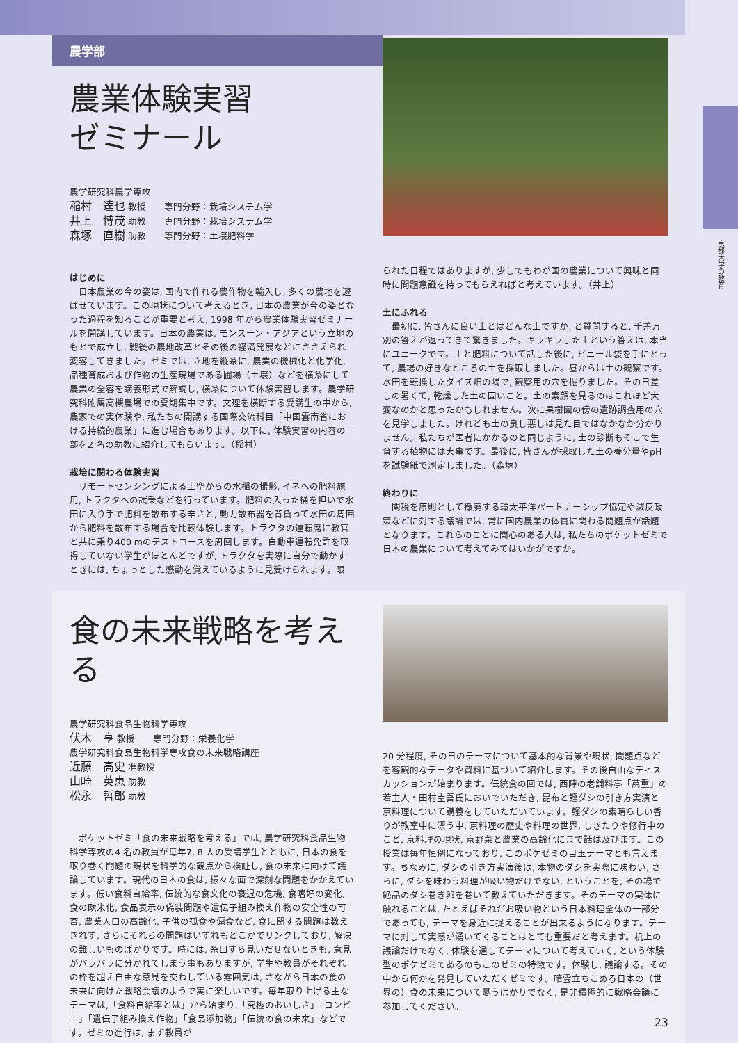京都大学の教育
農学部
農業体験実習
ゼミナール
農学研究科農学専攻
稲村　達也 教授　　専門分野：栽培システム学
井上　博茂 助教　　専門分野：栽培システム学
森塚　直樹 助教　　専門分野：土壌肥料学
はじめに
日本農業の今の姿は, 国内で作れる農作物を輸入し, 多くの農地を遊ばせています。この現状について考えるとき, 日本の農業が今の姿となった過程を知ることが重要と考え, 1998 年から農業体験実習ゼミナールを開講しています。日本の農業は, モンスーン・アジアという立地のもとで成立し, 戦後の農地改革とその後の経済発展などにささえられ変容してきました。ゼミでは, 立地を縦糸に, 農業の機械化と化学化, 品種育成および作物の生産現場である圃場（土壌）などを横糸にして農業の全容を講義形式で解説し, 横糸について体験実習します。農学研究科附属高槻農場での夏期集中です。文理を横断する受講生の中から, 農家での実体験や, 私たちの開講する国際交流科目「中国雲南省における持続的農業」に進む場合もあります。以下に, 体験実習の内容の一部を2 名の助教に紹介してもらいます。（稲村）
栽培に関わる体験実習
リモートセンシングによる上空からの水稲の撮影, イネへの肥料施用, トラクタへの試乗などを行っています。肥料の入った桶を担いで水田に入り手で肥料を散布する辛さと, 動力散布器を背負って水田の周囲から肥料を散布する場合を比較体験します。トラクタの運転席に教官と共に乗り400 mのテストコースを周回します。自動車運転免許を取得していない学生がほとんどですが, トラクタを実際に自分で動かすときには, ちょっとした感動を覚えているように見受けられます。限
られた日程ではありますが, 少しでもわが国の農業について興味と同時に問題意識を持ってもらえればと考えています。（井上）
土にふれる
最初に, 皆さんに良い土とはどんな土ですか, と質問すると, 千差万別の答えが返ってきて驚きました。キラキラした土という答えは, 本当にユニークです。土と肥料について話した後に, ビニール袋を手にとって, 農場の好きなところの土を採取しました。昼からは土の観察です。水田を転換したダイズ畑の隅で, 観察用の穴を掘りました。その日差しの暑くて, 乾燥した土の固いこと。土の素顔を見るのはこれほど大変なのかと思ったかもしれません。次に果樹園の傍の遺跡調査用の穴を見学しました。けれども土の良し悪しは見た目ではなかなか分かりません。私たちが医者にかかるのと同じように, 土の診断もそこで生育する植物には大事です。最後に, 皆さんが採取した土の養分量やpH を試験紙で測定しました。（森塚）
終わりに
関税を原則として撤廃する環太平洋パートナーシップ協定や減反政策などに対する議論では, 常に国内農業の体質に関わる問題点が話題となります。これらのことに関心のある人は, 私たちのポケットゼミで日本の農業について考えてみてはいかがですか。
食の未来戦略を考える
農学研究科食品生物科学専攻
伏木　亨 教授　　専門分野：栄養化学
農学研究科食品生物科学専攻食の未来戦略講座
近藤　高史 准教授
山崎　英恵 助教
松永　哲郎 助教
ポケットゼミ「食の未来戦略を考える」では, 農学研究科食品生物科学専攻の4 名の教員が毎年7, 8 人の受講学生とともに, 日本の食を取り巻く問題の現状を科学的な観点から検証し, 食の未来に向けて議論しています。現代の日本の食は, 様々な面で深刻な問題をかかえています。低い食料自給率, 伝統的な食文化の衰退の危機, 食嗜好の変化, 食の欧米化, 食品表示の偽装問題や遺伝子組み換え作物の安全性の可否, 農業人口の高齢化, 子供の孤食や偏食など, 食に関する問題は数えきれず, さらにそれらの問題はいずれもどこかでリンクしており, 解決の難しいものばかりです。時には, 糸口すら見いだせないときも, 意見がバラバラに分かれてしまう事もありますが, 学生や教員がそれぞれの枠を超え自由な意見を交わしている雰囲気は, さながら日本の食の未来に向けた戦略会議のようで実に楽しいです。毎年取り上げる主なテーマは,「食料自給率とは」から始まり,「究極のおいしさ」「コンビニ」「遺伝子組み換え作物」「食品添加物」「伝統の食の未来」などです。ゼミの進行は, まず教員が
20 分程度, その日のテーマについて基本的な背景や現状, 問題点などを客観的なデータや資料に基づいて紹介します。その後自由なディスカッションが始まります。伝統食の回では, 西陣の老舗料亭「萬重」の若主人・田村圭吾氏においでいただき, 昆布と鰹ダシの引き方実演と京料理について講義をしていただいています。鰹ダシの素晴らしい香りが教室中に漂う中, 京料理の歴史や料理の世界, しきたりや修行中のこと, 京料理の現状, 京野菜と農業の高齢化にまで話は及びます。この授業は毎年恒例になっており, このポケゼミの目玉テーマとも言えます。ちなみに, ダシの引き方実演後は, 本物のダシを実際に味わい, さらに, ダシを味わう料理が吸い物だけでない, ということを, その場で絶品のダシ巻き卵を巻いて教えていただきます。そのテーマの実体に触れることは, たとえばそれがお吸い物という日本料理全体の一部分であっても, テーマを身近に捉えることが出来るようになります。テーマに対して実感が湧いてくることはとても重要だと考えます。机上の議論だけでなく, 体験を通してテーマについて考えていく, という体験型のポケゼミであるのもこのゼミの特徴です。体験し, 議論する。その中から何かを発見していただくゼミです。暗雲立ちこめる日本の（世界の）食の未来について憂うばかりでなく, 是非積極的に戦略会議に参加してください。
23